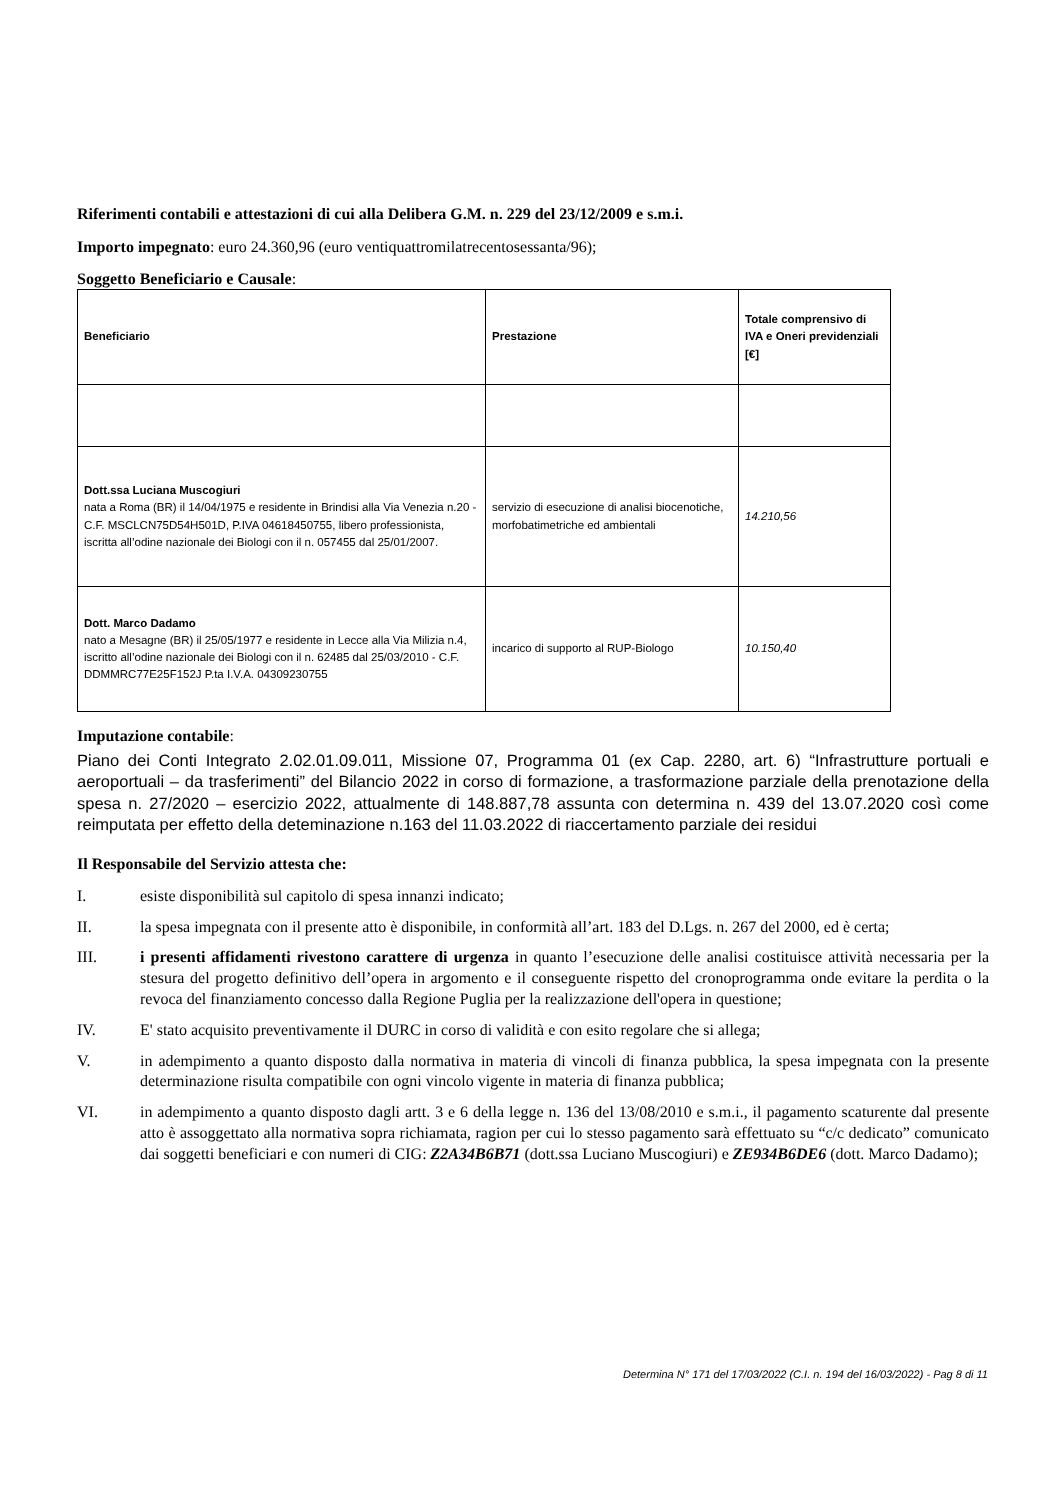Riferimenti contabili e attestazioni di cui alla Delibera G.M. n. 229 del 23/12/2009 e s.m.i.
Importo impegnato: euro 24.360,96 (euro ventiquattromilatrecentosessanta/96);
Soggetto Beneficiario e Causale:
| Beneficiario | Prestazione | Totale comprensivo di IVA e Oneri previdenziali [€] |
| --- | --- | --- |
| Dott.ssa Luciana Muscogiuri nata a Roma (BR) il 14/04/1975 e residente in Brindisi alla Via Venezia n.20 - C.F. MSCLCN75D54H501D, P.IVA 04618450755, libero professionista, iscritta all’odine nazionale dei Biologi con il n. 057455 dal 25/01/2007. | servizio di esecuzione di analisi biocenotiche, morfobatimetriche ed ambientali | 14.210,56 |
| Dott. Marco Dadamo nato a Mesagne (BR) il 25/05/1977 e residente in Lecce alla Via Milizia n.4, iscritto all’odine nazionale dei Biologi con il n. 62485 dal 25/03/2010 - C.F. DDMMRC77E25F152J P.ta I.V.A. 04309230755 | incarico di supporto al RUP-Biologo | 10.150,40 |
Imputazione contabile:
Piano dei Conti Integrato 2.02.01.09.011, Missione 07, Programma 01 (ex Cap. 2280, art. 6) “Infrastrutture portuali e aeroportuali – da trasferimenti” del Bilancio 2022 in corso di formazione, a trasformazione parziale della prenotazione della spesa n. 27/2020 – esercizio 2022, attualmente di 148.887,78 assunta con determina n. 439 del 13.07.2020 così come reimputata per effetto della deteminazione n.163 del 11.03.2022 di riaccertamento parziale dei residui
Il Responsabile del Servizio attesta che:
I. esiste disponibilità sul capitolo di spesa innanzi indicato;
II. la spesa impegnata con il presente atto è disponibile, in conformità all’art. 183 del D.Lgs. n. 267 del 2000, ed è certa;
III. i presenti affidamenti rivestono carattere di urgenza in quanto l’esecuzione delle analisi costituisce attività necessaria per la stesura del progetto definitivo dell’opera in argomento e il conseguente rispetto del cronoprogramma onde evitare la perdita o la revoca del finanziamento concesso dalla Regione Puglia per la realizzazione dell'opera in questione;
IV. E' stato acquisito preventivamente il DURC in corso di validità e con esito regolare che si allega;
V. in adempimento a quanto disposto dalla normativa in materia di vincoli di finanza pubblica, la spesa impegnata con la presente determinazione risulta compatibile con ogni vincolo vigente in materia di finanza pubblica;
VI. in adempimento a quanto disposto dagli artt. 3 e 6 della legge n. 136 del 13/08/2010 e s.m.i., il pagamento scaturente dal presente atto è assoggettato alla normativa sopra richiamata, ragion per cui lo stesso pagamento sarà effettuato su “c/c dedicato” comunicato dai soggetti beneficiari e con numeri di CIG: Z2A34B6B71 (dott.ssa Luciano Muscogiuri) e ZE934B6DE6 (dott. Marco Dadamo);
Determina N° 171 del 17/03/2022 (C.I. n. 194 del 16/03/2022) - Pag 8 di 11